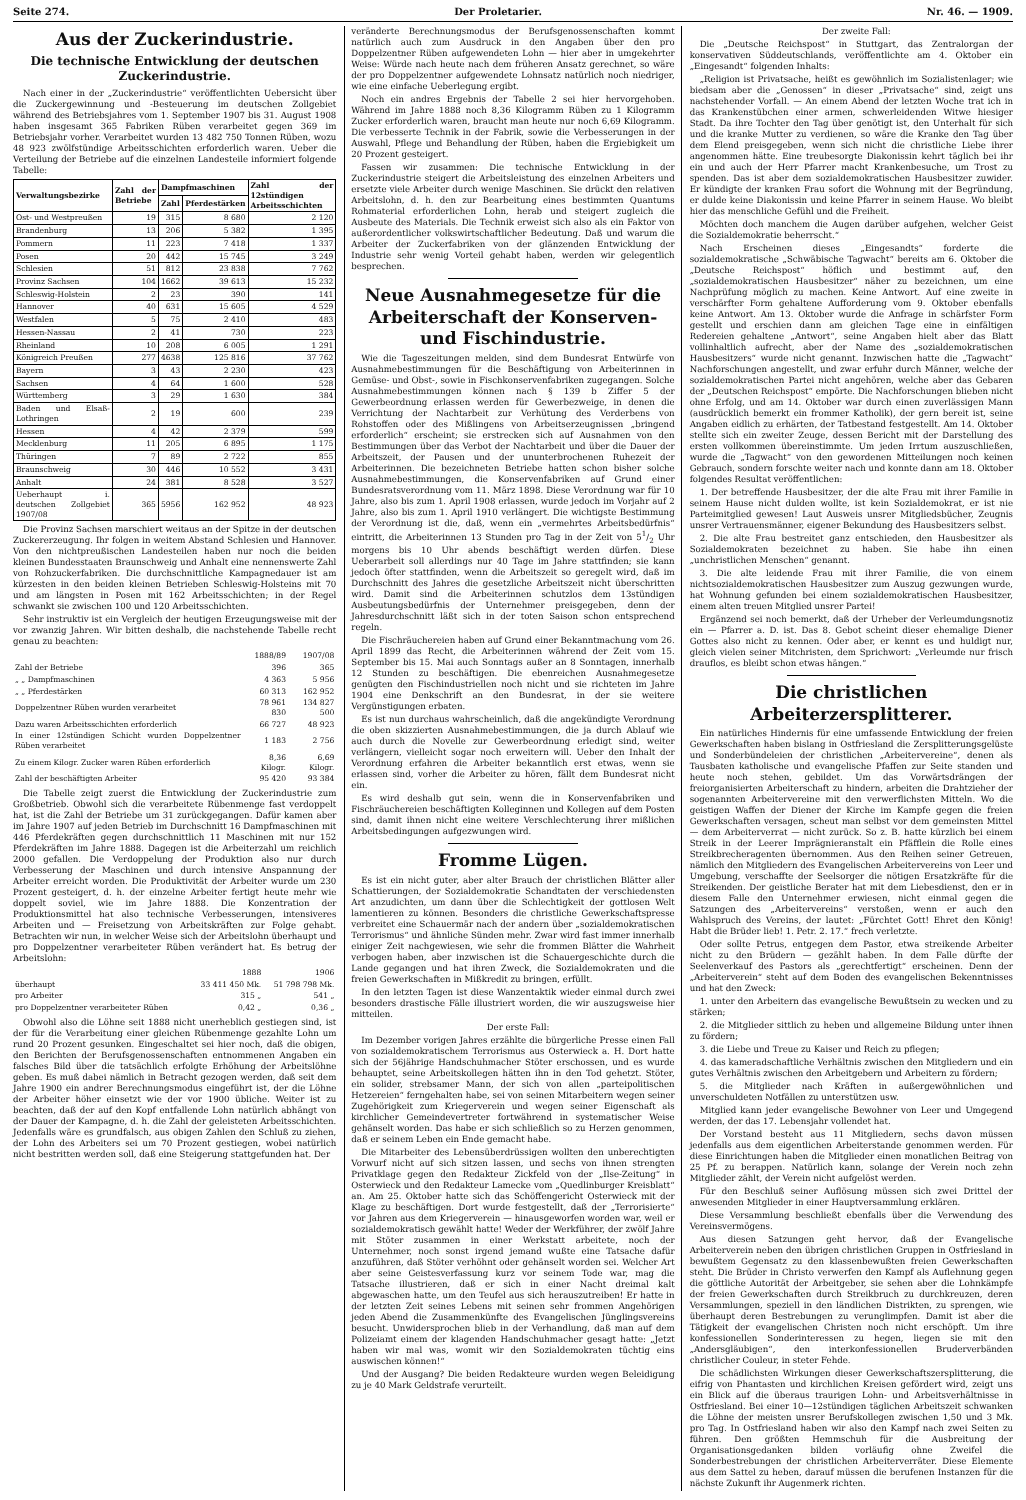Seite 274. Der Proletarier. Nr. 46. — 1909.
Aus der Zuckerindustrie.
Die technische Entwicklung der deutschen Zuckerindustrie.
Nach einer in der „Zuckerindustrie“ veröffentlichten Uebersicht über die Zuckergewinnung und -Besteuerung im deutschen Zollgebiet während des Betriebsjahres vom 1. September 1907 bis 31. August 1908 haben insgesamt 365 Fabriken Rüben verarbeitet gegen 369 im Betriebsjahr vorher. Verarbeitet wurden 13 482 750 Tonnen Rüben, wozu 48 923 zwölfstündige Arbeitsschichten erforderlich waren. Ueber die Verteilung der Betriebe auf die einzelnen Landesteile informiert folgende Tabelle:
| Verwaltungsbezirke | Zahl der Betriebe | Dampfmaschinen | | Zahl der 12stündigen Arbeitsschichten |
| --- | --- | --- | --- | --- |
| | | Zahl | Pferdestärken | |
| Ost- und Westpreußen | 19 | 315 | 8 680 | 2 120 |
| Brandenburg | 13 | 206 | 5 382 | 1 395 |
| Pommern | 11 | 223 | 7 418 | 1 337 |
| Posen | 20 | 442 | 15 745 | 3 249 |
| Schlesien | 51 | 812 | 23 838 | 7 762 |
| Provinz Sachsen | 104 | 1662 | 39 613 | 15 232 |
| Schleswig-Holstein | 2 | 23 | 390 | 141 |
| Hannover | 40 | 631 | 15 605 | 4 529 |
| Westfalen | 5 | 75 | 2 410 | 483 |
| Hessen-Nassau | 2 | 41 | 730 | 223 |
| Rheinland | 10 | 208 | 6 005 | 1 291 |
| Königreich Preußen | 277 | 4638 | 125 816 | 37 762 |
| Bayern | 3 | 43 | 2 230 | 423 |
| Sachsen | 4 | 64 | 1 600 | 528 |
| Württemberg | 3 | 29 | 1 630 | 384 |
| Baden und Elsaß-Lothringen | 2 | 19 | 600 | 239 |
| Hessen | 4 | 42 | 2 379 | 599 |
| Mecklenburg | 11 | 205 | 6 895 | 1 175 |
| Thüringen | 7 | 89 | 2 722 | 855 |
| Braunschweig | 30 | 446 | 10 552 | 3 431 |
| Anhalt | 24 | 381 | 8 528 | 3 527 |
| Ueberhaupt i. deutschen Zollgebiet 1907/08 | 365 | 5956 | 162 952 | 48 923 |
Die Provinz Sachsen marschiert weitaus an der Spitze in der deutschen Zuckererzeugung. Ihr folgen in weitem Abstand Schlesien und Hannover. Von den nichtpreußischen Landesteilen haben nur noch die beiden kleinen Bundesstaaten Braunschweig und Anhalt eine nennenswerte Zahl von Rohzuckerfabriken. Die durchschnittliche Kampagnedauer ist am kürzesten in den beiden kleinen Betrieben Schleswig-Holsteins mit 70 und am längsten in Posen mit 162 Arbeitsschichten; in der Regel schwankt sie zwischen 100 und 120 Arbeitsschichten.
Sehr instruktiv ist ein Vergleich der heutigen Erzeugungsweise mit der vor zwanzig Jahren. Wir bitten deshalb, die nachstehende Tabelle recht genau zu beachten:
| | 1888/89 | 1907/08 |
| Zahl der Betriebe | 396 | 365 |
| „ „ Dampfmaschinen | 4 363 | 5 956 |
| „ „ Pferdestärken | 60 313 | 162 952 |
| Doppelzentner Rüben wurden verarbeitet | 78 961 830 | 134 827 500 |
| Dazu waren Arbeitsschichten erforderlich | 66 727 | 48 923 |
| In einer 12stündigen Schicht wurden Doppelzentner Rüben verarbeitet | 1 183 | 2 756 |
| Zu einem Kilogr. Zucker waren Rüben erforderlich | 8,36 Kilogr. | 6,69 Kilogr. |
| Zahl der beschäftigten Arbeiter | 95 420 | 93 384 |
Die Tabelle zeigt zuerst die Entwicklung der Zuckerindustrie zum Großbetrieb. Obwohl sich die verarbeitete Rübenmenge fast verdoppelt hat, ist die Zahl der Betriebe um 31 zurückgegangen. Dafür kamen aber im Jahre 1907 auf jeden Betrieb im Durchschnitt 16 Dampfmaschinen mit 446 Pferdekräften gegen durchschnittlich 11 Maschinen mit nur 152 Pferdekräften im Jahre 1888. Dagegen ist die Arbeiterzahl um reichlich 2000 gefallen. Die Verdoppelung der Produktion also nur durch Verbesserung der Maschinen und durch intensive Anspannung der Arbeiter erreicht worden. Die Produktivität der Arbeiter wurde um 230 Prozent gesteigert, d. h. der einzelne Arbeiter fertigt heute mehr wie doppelt soviel, wie im Jahre 1888. Die Konzentration der Produktionsmittel hat also technische Verbesserungen, intensiveres Arbeiten und — Freisetzung von Arbeitskräften zur Folge gehabt. Betrachten wir nun, in welcher Weise sich der Arbeitslohn überhaupt und pro Doppelzentner verarbeiteter Rüben verändert hat. Es betrug der Arbeitslohn:
| | 1888 | 1906 |
| überhaupt | 33 411 450 Mk. | 51 798 798 Mk. |
| pro Arbeiter | 315 „ | 541 „ |
| pro Doppelzentner verarbeiteter Rüben | 0,42 „ | 0,36 „ |
Obwohl also die Löhne seit 1888 nicht unerheblich gestiegen sind, ist der für die Verarbeitung einer gleichen Rübenmenge gezahlte Lohn um rund 20 Prozent gesunken. Eingeschaltet sei hier noch, daß die obigen, den Berichten der Berufsgenossenschaften entnommenen Angaben ein falsches Bild über die tatsächlich erfolgte Erhöhung der Arbeitslöhne geben. Es muß dabei nämlich in Betracht gezogen werden, daß seit dem Jahre 1900 ein andrer Berechnungsmodus eingeführt ist, der die Löhne der Arbeiter höher einsetzt wie der vor 1900 übliche. Weiter ist zu beachten, daß der auf den Kopf entfallende Lohn natürlich abhängt von der Dauer der Kampagne, d. h. die Zahl der geleisteten Arbeitsschichten. Jedenfalls wäre es grundfalsch, aus obigen Zahlen den Schluß zu ziehen, der Lohn des Arbeiters sei um 70 Prozent gestiegen, wobei natürlich nicht bestritten werden soll, daß eine Steigerung stattgefunden hat. Der
veränderte Berechnungsmodus der Berufsgenossenschaften kommt natürlich auch zum Ausdruck in den Angaben über den pro Doppelzentner Rüben aufgewendeten Lohn — hier aber in umgekehrter Weise: Würde nach heute nach dem früheren Ansatz gerechnet, so wäre der pro Doppelzentner aufgewendete Lohnsatz natürlich noch niedriger, wie eine einfache Ueberlegung ergibt.
Noch ein andres Ergebnis der Tabelle 2 sei hier hervorgehoben. Während im Jahre 1888 noch 8,36 Kilogramm Rüben zu 1 Kilogramm Zucker erforderlich waren, braucht man heute nur noch 6,69 Kilogramm. Die verbesserte Technik in der Fabrik, sowie die Verbesserungen in der Auswahl, Pflege und Behandlung der Rüben, haben die Ergiebigkeit um 20 Prozent gesteigert.
Fassen wir zusammen: Die technische Entwicklung in der Zuckerindustrie steigert die Arbeitsleistung des einzelnen Arbeiters und ersetzte viele Arbeiter durch wenige Maschinen. Sie drückt den relativen Arbeitslohn, d. h. den zur Bearbeitung eines bestimmten Quantums Rohmaterial erforderlichen Lohn, herab und steigert zugleich die Ausbeute des Materials. Die Technik erweist sich also als ein Faktor von außerordentlicher volkswirtschaftlicher Bedeutung. Daß und warum die Arbeiter der Zuckerfabriken von der glänzenden Entwicklung der Industrie sehr wenig Vorteil gehabt haben, werden wir gelegentlich besprechen.
Neue Ausnahmegesetze für die Arbeiterschaft der Konserven- und Fischindustrie.
Wie die Tageszeitungen melden, sind dem Bundesrat Entwürfe von Ausnahmebestimmungen für die Beschäftigung von Arbeiterinnen in Gemüse- und Obst-, sowie in Fischkonservenfabriken zugegangen. Solche Ausnahmebestimmungen können nach § 139 b Ziffer 5 der Gewerbeordnung erlassen werden für Gewerbezweige, in denen die Verrichtung der Nachtarbeit zur Verhütung des Verderbens von Rohstoffen oder des Mißlingens von Arbeitserzeugnissen „bringend erforderlich“ erscheint; sie erstrecken sich auf Ausnahmen von den Bestimmungen über das Verbot der Nachtarbeit und über die Dauer der Arbeitszeit, der Pausen und der ununterbrochenen Ruhezeit der Arbeiterinnen. Die bezeichneten Betriebe hatten schon bisher solche Ausnahmebestimmungen, die Konservenfabriken auf Grund einer Bundesratsverordnung vom 11. März 1898. Diese Verordnung war für 10 Jahre, also bis zum 1. April 1908 erlassen, wurde jedoch im Vorjahr auf 2 Jahre, also bis zum 1. April 1910 verlängert. Die wichtigste Bestimmung der Verordnung ist die, daß, wenn ein „vermehrtes Arbeitsbedürfnis“ eintritt, die Arbeiterinnen 13 Stunden pro Tag in der Zeit von 51/2 Uhr morgens bis 10 Uhr abends beschäftigt werden dürfen. Diese Ueberarbeit soll allerdings nur 40 Tage im Jahre stattfinden; sie kann jedoch öfter stattfinden, wenn die Arbeitszeit so geregelt wird, daß im Durchschnitt des Jahres die gesetzliche Arbeitszeit nicht überschritten wird. Damit sind die Arbeiterinnen schutzlos dem 13stündigen Ausbeutungsbedürfnis der Unternehmer preisgegeben, denn der Jahresdurchschnitt läßt sich in der toten Saison schon entsprechend regeln.
Die Fischräuchereien haben auf Grund einer Bekanntmachung vom 26. April 1899 das Recht, die Arbeiterinnen während der Zeit vom 15. September bis 15. Mai auch Sonntags außer an 8 Sonntagen, innerhalb 12 Stunden zu beschäftigen. Die ebenreichen Ausnahmegesetze genügten den Fischindustriellen noch nicht und sie richteten im Jahre 1904 eine Denkschrift an den Bundesrat, in der sie weitere Vergünstigungen erbaten.
Es ist nun durchaus wahrscheinlich, daß die angekündigte Verordnung die oben skizzierten Ausnahmebestimmungen, die ja durch Ablauf wie auch durch die Novelle zur Gewerbeordnung erledigt sind, weiter verlängern, vielleicht sogar noch erweitern will. Ueber den Inhalt der Verordnung erfahren die Arbeiter bekanntlich erst etwas, wenn sie erlassen sind, vorher die Arbeiter zu hören, fällt dem Bundesrat nicht ein.
Es wird deshalb gut sein, wenn die in Konservenfabriken und Fischräuchereien beschäftigten Kolleginnen und Kollegen auf dem Posten sind, damit ihnen nicht eine weitere Verschlechterung ihrer mißlichen Arbeitsbedingungen aufgezwungen wird.
Fromme Lügen.
Es ist ein nicht guter, aber alter Brauch der christlichen Blätter aller Schattierungen, der Sozialdemokratie Schandtaten der verschiedensten Art anzudichten, um dann über die Schlechtigkeit der gottlosen Welt lamentieren zu können. Besonders die christliche Gewerkschaftspresse verbreitet eine Schauermär nach der andern über „sozialdemokratischen Terrorismus“ und ähnliche Sünden mehr. Zwar wird fast immer innerhalb einiger Zeit nachgewiesen, wie sehr die frommen Blätter die Wahrheit verbogen haben, aber inzwischen ist die Schauergeschichte durch die Lande gegangen und hat ihren Zweck, die Sozialdemokraten und die freien Gewerkschaften in Mißkredit zu bringen, erfüllt.
In den letzten Tagen ist diese Wanzentaktik wieder einmal durch zwei besonders drastische Fälle illustriert worden, die wir auszugsweise hier mitteilen.
Der erste Fall:
Im Dezember vorigen Jahres erzählte die bürgerliche Presse einen Fall von sozialdemokratischem Terrorismus aus Osterwieck a. H. Dort hatte sich der 56jährige Handschuhmacher Stöter erschossen, und es wurde behauptet, seine Arbeitskollegen hätten ihn in den Tod gehetzt. Stöter, ein solider, strebsamer Mann, der sich von allen „parteipolitischen Hetzereien“ ferngehalten habe, sei von seinen Mitarbeitern wegen seiner Zugehörigkeit zum Kriegerverein und wegen seiner Eigenschaft als kirchlicher Gemeindevertreter fortwährend in systematischer Weise gehänselt worden. Das habe er sich schließlich so zu Herzen genommen, daß er seinem Leben ein Ende gemacht habe.
Die Mitarbeiter des Lebensüberdrüssigen wollten den unberechtigten Vorwurf nicht auf sich sitzen lassen, und sechs von ihnen strengten Privatklage gegen den Redakteur Zickfeld von der „Ilse-Zeitung“ in Osterwieck und den Redakteur Lamecke vom „Quedlinburger Kreisblatt“ an. Am 25. Oktober hatte sich das Schöffengericht Osterwieck mit der Klage zu beschäftigen. Dort wurde festgestellt, daß der „Terrorisierte“ vor Jahren aus dem Kriegerverein — hinausgeworfen worden war, weil er sozialdemokratisch gewählt hatte! Weder der Werkführer, der zwölf Jahre mit Stöter zusammen in einer Werkstatt arbeitete, noch der Unternehmer, noch sonst irgend jemand wußte eine Tatsache dafür anzuführen, daß Stöter verhöhnt oder gehänselt worden sei. Welcher Art aber seine Geistesverfassung kurz vor seinem Tode war, mag die Tatsache illustrieren, daß er sich in einer Nacht dreimal kalt abgewaschen hatte, um den Teufel aus sich herauszutreiben! Er hatte in der letzten Zeit seines Lebens mit seinen sehr frommen Angehörigen jeden Abend die Zusammenkünfte des Evangelischen Jünglingsvereins besucht. Unwidersprochen blieb in der Verhandlung, daß man auf dem Polizeiamt einem der klagenden Handschuhmacher gesagt hatte: „Jetzt haben wir mal was, womit wir den Sozialdemokraten tüchtig eins auswischen können!“
Und der Ausgang? Die beiden Redakteure wurden wegen Beleidigung zu je 40 Mark Geldstrafe verurteilt.
Der zweite Fall:
Die „Deutsche Reichspost“ in Stuttgart, das Zentralorgan der konservativen Süddeutschlands, veröffentlichte am 4. Oktober ein „Eingesandt“ folgenden Inhalts:
„Religion ist Privatsache, heißt es gewöhnlich im Sozialistenlager; wie biedsam aber die „Genossen“ in dieser „Privatsache“ sind, zeigt uns nachstehender Vorfall. — An einem Abend der letzten Woche trat ich in das Krankenstübchen einer armen, schwerleidenden Witwe hiesiger Stadt. Da ihre Tochter den Tag über genötigt ist, den Unterhalt für sich und die kranke Mutter zu verdienen, so wäre die Kranke den Tag über dem Elend preisgegeben, wenn sich nicht die christliche Liebe ihrer angenommen hätte. Eine treubesorgte Diakonissin kehrt täglich bei ihr ein und auch der Herr Pfarrer macht Krankenbesuche, um Trost zu spenden. Das ist aber dem sozialdemokratischen Hausbesitzer zuwider. Er kündigte der kranken Frau sofort die Wohnung mit der Begründung, er dulde keine Diakonissin und keine Pfarrer in seinem Hause. Wo bleibt hier das menschliche Gefühl und die Freiheit.
Möchten doch manchem die Augen darüber aufgehen, welcher Geist die Sozialdemokratie beherrscht.“
Nach Erscheinen dieses „Eingesandts“ forderte die sozialdemokratische „Schwäbische Tagwacht“ bereits am 6. Oktober die „Deutsche Reichspost“ höflich und bestimmt auf, den „sozialdemokratischen Hausbesitzer“ näher zu bezeichnen, um eine Nachprüfung möglich zu machen. Keine Antwort. Auf eine zweite in verschärfter Form gehaltene Aufforderung vom 9. Oktober ebenfalls keine Antwort. Am 13. Oktober wurde die Anfrage in schärfster Form gestellt und erschien dann am gleichen Tage eine in einfältigen Redereien gehaltene „Antwort“, seine Angaben hielt aber das Blatt vollinhaltlich aufrecht, aber der Name des „sozialdemokratischen Hausbesitzers“ wurde nicht genannt. Inzwischen hatte die „Tagwacht“ Nachforschungen angestellt, und zwar erfuhr durch Männer, welche der sozialdemokratischen Partei nicht angehören, welche aber das Gebaren der „Deutschen Reichspost“ empörte. Die Nachforschungen blieben nicht ohne Erfolg, und am 14. Oktober war durch einen zuverlässigen Mann (ausdrücklich bemerkt ein frommer Katholik), der gern bereit ist, seine Angaben eidlich zu erhärten, der Tatbestand festgestellt. Am 14. Oktober stellte sich ein zweiter Zeuge, dessen Bericht mit der Darstellung des ersten vollkommen übereinstimmte. Um jeden Irrtum auszuschließen, wurde die „Tagwacht“ von den gewordenen Mitteilungen noch keinen Gebrauch, sondern forschte weiter nach und konnte dann am 18. Oktober folgendes Resultat veröffentlichen:
1. Der betreffende Hausbesitzer, der die alte Frau mit ihrer Familie in seinem Hause nicht dulden wollte, ist kein Sozialdemokrat, er ist nie Parteimitglied gewesen! Laut Ausweis unsrer Mitgliedsbücher, Zeugnis unsrer Vertrauensmänner, eigener Bekundung des Hausbesitzers selbst.
2. Die alte Frau bestreitet ganz entschieden, den Hausbesitzer als Sozialdemokraten bezeichnet zu haben. Sie habe ihn einen „unchristlichen Menschen“ genannt.
3. Die alte leidende Frau mit ihrer Familie, die von einem nichtsozialdemokratischen Hausbesitzer zum Auszug gezwungen wurde, hat Wohnung gefunden bei einem sozialdemokratischen Hausbesitzer, einem alten treuen Mitglied unsrer Partei!
Ergänzend sei noch bemerkt, daß der Urheber der Verleumdungsnotiz ein — Pfarrer a. D. ist. Das 8. Gebot scheint dieser ehemalige Diener Gottes also nicht zu kennen. Oder aber, er kennt es und huldigt nur, gleich vielen seiner Mitchristen, dem Sprichwort: „Verleumde nur frisch drauflos, es bleibt schon etwas hängen.“
Die christlichen Arbeiterzersplitterer.
Ein natürliches Hindernis für eine umfassende Entwicklung der freien Gewerkschaften haben bislang in Ostfriesland die Zersplitterungsgelüste und Sonderbündeleien der christlichen „Arbeitervereine“, denen als Tausbaten katholische und evangelische Pfaffen zur Seite standen und heute noch stehen, gebildet. Um das Vorwärtsdrängen der freiorganisierten Arbeiterschaft zu hindern, arbeiten die Drahtzieher der sogenannten Arbeitervereine mit den verwerflichsten Mitteln. Wo die geistigen Waffen der Diener der Kirche im Kampfe gegen die freien Gewerkschaften versagen, scheut man selbst vor dem gemeinsten Mittel — dem Arbeiterverrat — nicht zurück. So z. B. hatte kürzlich bei einem Streik in der Leerer Imprägnieranstalt ein Pfäfflein die Rolle eines Streikbrecheragenten übernommen. Aus den Reihen seiner Getreuen, nämlich den Mitgliedern des Evangelischen Arbeitervereins von Leer und Umgebung, verschaffte der Seelsorger die nötigen Ersatzkräfte für die Streikenden. Der geistliche Berater hat mit dem Liebesdienst, den er in diesem Falle den Unternehmer erwiesen, nicht einmal gegen die Satzungen des „Arbeitervereins“ verstoßen, wenn er auch den Wahlspruch des Vereins, der lautet: „Fürchtet Gott! Ehret den König! Habt die Brüder lieb! 1. Petr. 2. 17.“ frech verletzte.
Oder sollte Petrus, entgegen dem Pastor, etwa streikende Arbeiter nicht zu den Brüdern — gezählt haben. In dem Falle dürfte der Seelenverkauf des Pastors als „gerechtfertigt“ erscheinen. Denn der „Arbeiterverein“ steht auf dem Boden des evangelischen Bekenntnisses und hat den Zweck:
1. unter den Arbeitern das evangelische Bewußtsein zu wecken und zu stärken;
2. die Mitglieder sittlich zu heben und allgemeine Bildung unter ihnen zu fördern;
3. die Liebe und Treue zu Kaiser und Reich zu pflegen;
4. das kameradschaftliche Verhältnis zwischen den Mitgliedern und ein gutes Verhältnis zwischen den Arbeitgebern und Arbeitern zu fördern;
5. die Mitglieder nach Kräften in außergewöhnlichen und unverschuldeten Notfällen zu unterstützen usw.
Mitglied kann jeder evangelische Bewohner von Leer und Umgegend werden, der das 17. Lebensjahr vollendet hat.
Der Vorstand besteht aus 11 Mitgliedern, sechs davon müssen jedenfalls aus dem eigentlichen Arbeiterstande genommen werden. Für diese Einrichtungen haben die Mitglieder einen monatlichen Beitrag von 25 Pf. zu berappen. Natürlich kann, solange der Verein noch zehn Mitglieder zählt, der Verein nicht aufgelöst werden.
Für den Beschluß seiner Auflösung müssen sich zwei Drittel der anwesenden Mitglieder in einer Hauptversammlung erklären.
Diese Versammlung beschließt ebenfalls über die Verwendung des Vereinsvermögens.
Aus diesen Satzungen geht hervor, daß der Evangelische Arbeiterverein neben den übrigen christlichen Gruppen in Ostfriesland in bewußtem Gegensatz zu den klassenbewußten freien Gewerkschaften steht. Die Brüder in Christo verwerfen den Kampf als Auflehnung gegen die göttliche Autorität der Arbeitgeber, sie sehen aber die Lohnkämpfe der freien Gewerkschaften durch Streikbruch zu durchkreuzen, deren Versammlungen, speziell in den ländlichen Distrikten, zu sprengen, wie überhaupt deren Bestrebungen zu verunglimpfen. Damit ist aber die Tätigkeit der evangelischen Christen noch nicht erschöpft. Um ihre konfessionellen Sonderinteressen zu hegen, liegen sie mit den „Andersgläubigen“, den interkonfessionellen Bruderverbänden christlicher Couleur, in steter Fehde.
Die schädlichsten Wirkungen dieser Gewerkschaftszersplitterung, die eifrig von Phantasten und kirchlichen Kreisen gefördert wird, zeigt uns ein Blick auf die überaus traurigen Lohn- und Arbeitsverhältnisse in Ostfriesland. Bei einer 10—12stündigen täglichen Arbeitszeit schwanken die Löhne der meisten unsrer Berufskollegen zwischen 1,50 und 3 Mk. pro Tag. In Ostfriesland haben wir also den Kampf nach zwei Seiten zu führen. Den größten Hemmschuh für die Ausbreitung der Organisationsgedanken bilden vorläufig ohne Zweifel die Sonderbestrebungen der christlichen Arbeiterverräter. Diese Elemente aus dem Sattel zu heben, darauf müssen die berufenen Instanzen für die nächste Zukunft ihr Augenmerk richten.